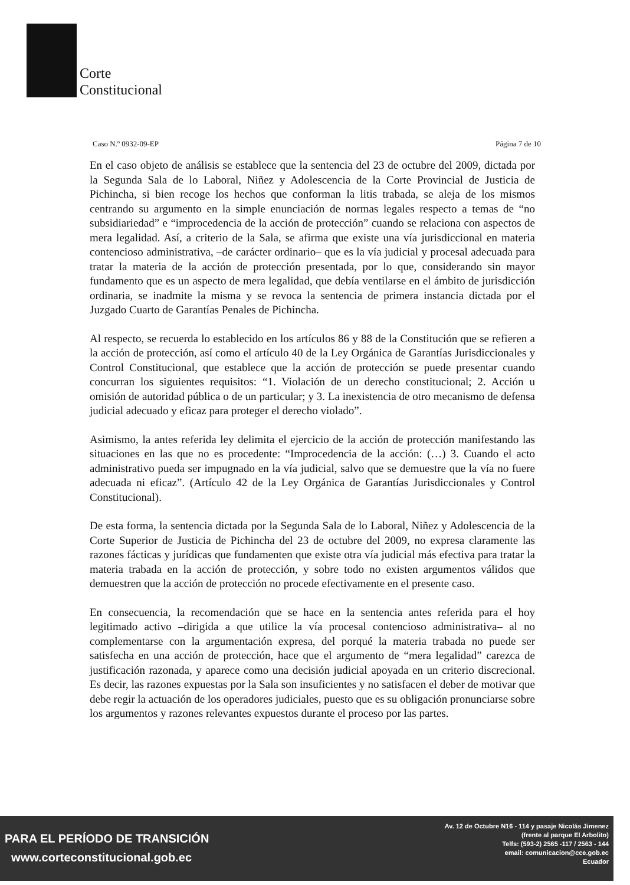Corte
Constitucional
Caso N.º 0932-09-EP Página 7 de 10
En el caso objeto de análisis se establece que la sentencia del 23 de octubre del 2009, dictada por la Segunda Sala de lo Laboral, Niñez y Adolescencia de la Corte Provincial de Justicia de Pichincha, si bien recoge los hechos que conforman la litis trabada, se aleja de los mismos centrando su argumento en la simple enunciación de normas legales respecto a temas de “no subsidiariedad” e “improcedencia de la acción de protección” cuando se relaciona con aspectos de mera legalidad. Así, a criterio de la Sala, se afirma que existe una vía jurisdiccional en materia contencioso administrativa, –de carácter ordinario– que es la vía judicial y procesal adecuada para tratar la materia de la acción de protección presentada, por lo que, considerando sin mayor fundamento que es un aspecto de mera legalidad, que debía ventilarse en el ámbito de jurisdicción ordinaria, se inadmite la misma y se revoca la sentencia de primera instancia dictada por el Juzgado Cuarto de Garantías Penales de Pichincha.
Al respecto, se recuerda lo establecido en los artículos 86 y 88 de la Constitución que se refieren a la acción de protección, así como el artículo 40 de la Ley Orgánica de Garantías Jurisdiccionales y Control Constitucional, que establece que la acción de protección se puede presentar cuando concurran los siguientes requisitos: “1. Violación de un derecho constitucional; 2. Acción u omisión de autoridad pública o de un particular; y 3. La inexistencia de otro mecanismo de defensa judicial adecuado y eficaz para proteger el derecho violado”.
Asimismo, la antes referida ley delimita el ejercicio de la acción de protección manifestando las situaciones en las que no es procedente: “Improcedencia de la acción: (…) 3. Cuando el acto administrativo pueda ser impugnado en la vía judicial, salvo que se demuestre que la vía no fuere adecuada ni eficaz”. (Artículo 42 de la Ley Orgánica de Garantías Jurisdiccionales y Control Constitucional).
De esta forma, la sentencia dictada por la Segunda Sala de lo Laboral, Niñez y Adolescencia de la Corte Superior de Justicia de Pichincha del 23 de octubre del 2009, no expresa claramente las razones fácticas y jurídicas que fundamenten que existe otra vía judicial más efectiva para tratar la materia trabada en la acción de protección, y sobre todo no existen argumentos válidos que demuestren que la acción de protección no procede efectivamente en el presente caso.
En consecuencia, la recomendación que se hace en la sentencia antes referida para el hoy legitimado activo –dirigida a que utilice la vía procesal contencioso administrativa– al no complementarse con la argumentación expresa, del porqué la materia trabada no puede ser satisfecha en una acción de protección, hace que el argumento de “mera legalidad” carezca de justificación razonada, y aparece como una decisión judicial apoyada en un criterio discrecional. Es decir, las razones expuestas por la Sala son insuficientes y no satisfacen el deber de motivar que debe regir la actuación de los operadores judiciales, puesto que es su obligación pronunciarse sobre los argumentos y razones relevantes expuestos durante el proceso por las partes.
PARA EL PERÍODO DE TRANSICIÓN
www.corteconstitucional.gob.ec
Av. 12 de Octubre N16 - 114 y pasaje Nicolás Jimenez
(frente al parque El Arbolito)
Telfs: (593-2) 2565 -117 / 2563 - 144
email: comunicacion@cce.gob.ec
Ecuador